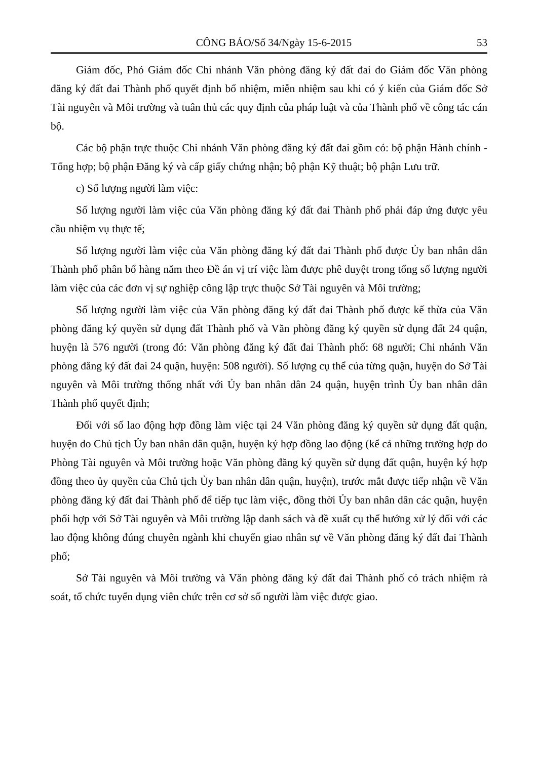CÔNG BÁO/Số 34/Ngày 15-6-2015 53
Giám đốc, Phó Giám đốc Chi nhánh Văn phòng đăng ký đất đai do Giám đốc Văn phòng đăng ký đất đai Thành phố quyết định bổ nhiệm, miễn nhiệm sau khi có ý kiến của Giám đốc Sở Tài nguyên và Môi trường và tuân thủ các quy định của pháp luật và của Thành phố về công tác cán bộ.
Các bộ phận trực thuộc Chi nhánh Văn phòng đăng ký đất đai gồm có: bộ phận Hành chính - Tổng hợp; bộ phận Đăng ký và cấp giấy chứng nhận; bộ phận Kỹ thuật; bộ phận Lưu trữ.
c) Số lượng người làm việc:
Số lượng người làm việc của Văn phòng đăng ký đất đai Thành phố phải đáp ứng được yêu cầu nhiệm vụ thực tế;
Số lượng người làm việc của Văn phòng đăng ký đất đai Thành phố được Ủy ban nhân dân Thành phố phân bổ hàng năm theo Đề án vị trí việc làm được phê duyệt trong tổng số lượng người làm việc của các đơn vị sự nghiệp công lập trực thuộc Sở Tài nguyên và Môi trường;
Số lượng người làm việc của Văn phòng đăng ký đất đai Thành phố được kế thừa của Văn phòng đăng ký quyền sử dụng đất Thành phố và Văn phòng đăng ký quyền sử dụng đất 24 quận, huyện là 576 người (trong đó: Văn phòng đăng ký đất đai Thành phố: 68 người; Chi nhánh Văn phòng đăng ký đất đai 24 quận, huyện: 508 người). Số lượng cụ thể của từng quận, huyện do Sở Tài nguyên và Môi trường thống nhất với Ủy ban nhân dân 24 quận, huyện trình Ủy ban nhân dân Thành phố quyết định;
Đối với số lao động hợp đồng làm việc tại 24 Văn phòng đăng ký quyền sử dụng đất quận, huyện do Chủ tịch Ủy ban nhân dân quận, huyện ký hợp đồng lao động (kể cả những trường hợp do Phòng Tài nguyên và Môi trường hoặc Văn phòng đăng ký quyền sử dụng đất quận, huyện ký hợp đồng theo ủy quyền của Chủ tịch Ủy ban nhân dân quận, huyện), trước mắt được tiếp nhận về Văn phòng đăng ký đất đai Thành phố để tiếp tục làm việc, đồng thời Ủy ban nhân dân các quận, huyện phối hợp với Sở Tài nguyên và Môi trường lập danh sách và đề xuất cụ thể hướng xử lý đối với các lao động không đúng chuyên ngành khi chuyển giao nhân sự về Văn phòng đăng ký đất đai Thành phố;
Sở Tài nguyên và Môi trường và Văn phòng đăng ký đất đai Thành phố có trách nhiệm rà soát, tổ chức tuyển dụng viên chức trên cơ sở số người làm việc được giao.